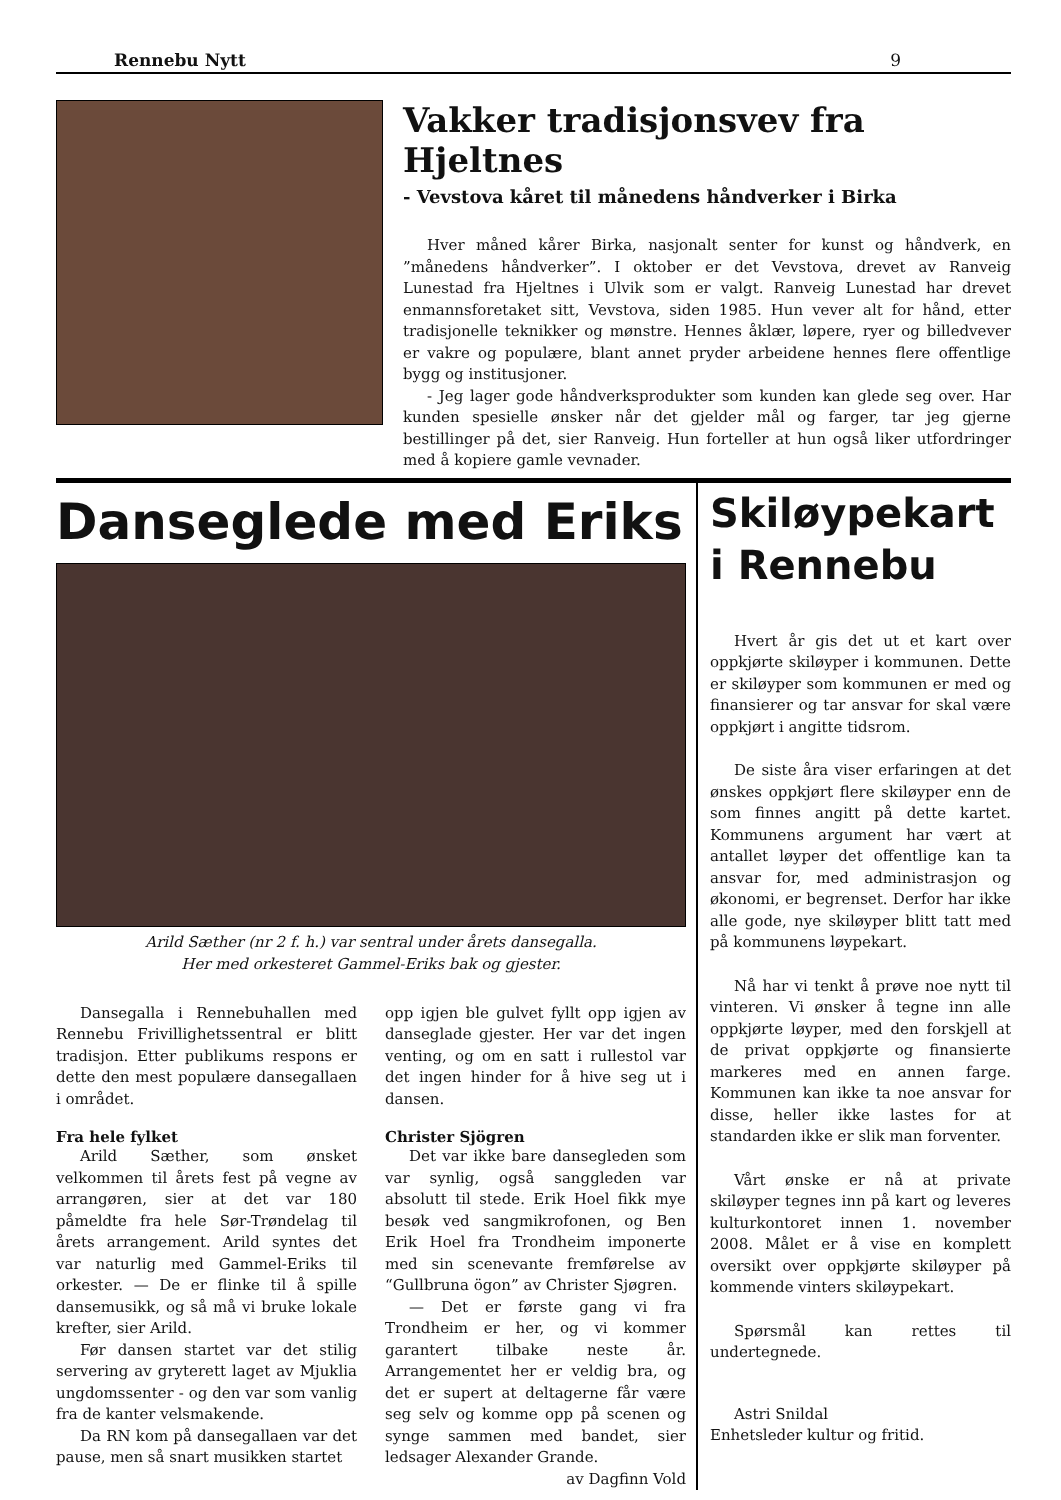Rennebu Nytt 9
Vakker tradisjonsvev fra Hjeltnes
- Vevstova kåret til månedens håndverker i Birka
Hver måned kårer Birka, nasjonalt senter for kunst og håndverk, en ”månedens håndverker”. I oktober er det Vevstova, drevet av Ranveig Lunestad fra Hjeltnes i Ulvik som er valgt. Ranveig Lunestad har drevet enmannsforetaket sitt, Vevstova, siden 1985. Hun vever alt for hånd, etter tradisjonelle teknikker og mønstre. Hennes åklær, løpere, ryer og billedvever er vakre og populære, blant annet pryder arbeidene hennes flere offentlige bygg og institusjoner.
- Jeg lager gode håndverksprodukter som kunden kan glede seg over. Har kunden spesielle ønsker når det gjelder mål og farger, tar jeg gjerne bestillinger på det, sier Ranveig. Hun forteller at hun også liker utfordringer med å kopiere gamle vevnader.
Danseglede med Eriks
Arild Sæther (nr 2 f. h.) var sentral under årets dansegalla.
Her med orkesteret Gammel-Eriks bak og gjester.
Dansegalla i Rennebuhallen med Rennebu Frivillighetssentral er blitt tradisjon. Etter publikums respons er dette den mest populære dansegallaen i området.
Fra hele fylket
Arild Sæther, som ønsket velkommen til årets fest på vegne av arrangøren, sier at det var 180 påmeldte fra hele Sør-Trøndelag til årets arrangement. Arild syntes det var naturlig med Gammel-Eriks til orkester. — De er flinke til å spille dansemusikk, og så må vi bruke lokale krefter, sier Arild.
Før dansen startet var det stilig servering av gryterett laget av Mjuklia ungdomssenter - og den var som vanlig fra de kanter velsmakende.
Da RN kom på dansegallaen var det pause, men så snart musikken startet
opp igjen ble gulvet fyllt opp igjen av danseglade gjester. Her var det ingen venting, og om en satt i rullestol var det ingen hinder for å hive seg ut i dansen.
Christer Sjögren
Det var ikke bare dansegleden som var synlig, også sanggleden var absolutt til stede. Erik Hoel fikk mye besøk ved sangmikrofonen, og Ben Erik Hoel fra Trondheim imponerte med sin scenevante fremførelse av “Gullbruna ögon” av Christer Sjøgren.
— Det er første gang vi fra Trondheim er her, og vi kommer garantert tilbake neste år. Arrangementet her er veldig bra, og det er supert at deltagerne får være seg selv og komme opp på scenen og synge sammen med bandet, sier ledsager Alexander Grande.
av Dagfinn Vold
Skiløypekart
i Rennebu
Hvert år gis det ut et kart over oppkjørte skiløyper i kommunen. Dette er skiløyper som kommunen er med og finansierer og tar ansvar for skal være oppkjørt i angitte tidsrom.
De siste åra viser erfaringen at det ønskes oppkjørt flere skiløyper enn de som finnes angitt på dette kartet. Kommunens argument har vært at antallet løyper det offentlige kan ta ansvar for, med administrasjon og økonomi, er begrenset. Derfor har ikke alle gode, nye skiløyper blitt tatt med på kommunens løypekart.
Nå har vi tenkt å prøve noe nytt til vinteren. Vi ønsker å tegne inn alle oppkjørte løyper, med den forskjell at de privat oppkjørte og finansierte markeres med en annen farge. Kommunen kan ikke ta noe ansvar for disse, heller ikke lastes for at standarden ikke er slik man forventer.
Vårt ønske er nå at private skiløyper tegnes inn på kart og leveres kulturkontoret innen 1. november 2008. Målet er å vise en komplett oversikt over oppkjørte skiløyper på kommende vinters skiløypekart.
Spørsmål kan rettes til undertegnede.
Astri Snildal
Enhetsleder kultur og fritid.